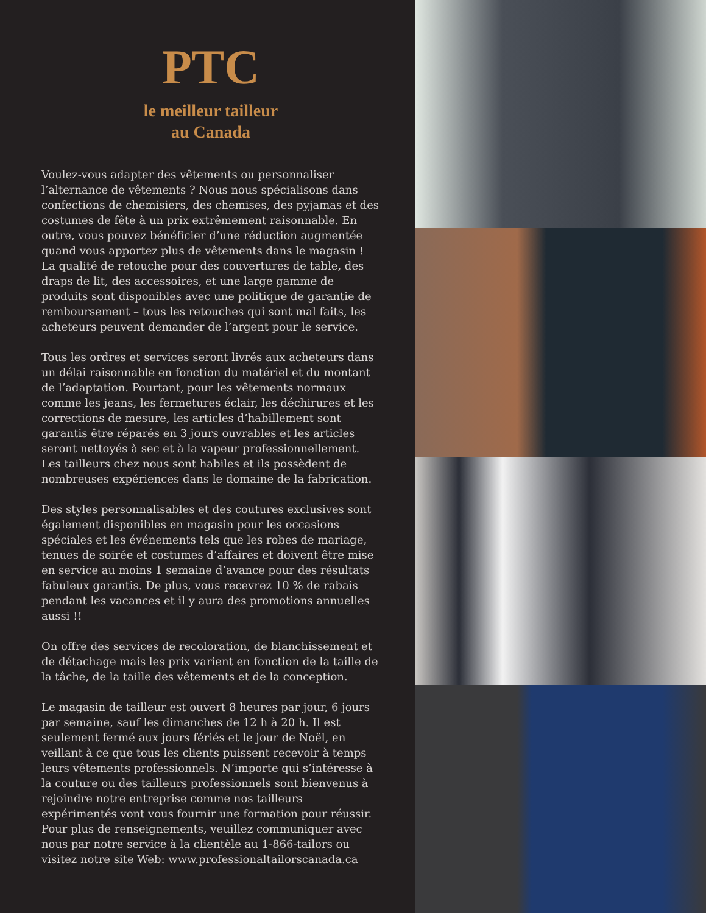PTC
le meilleur tailleur
au Canada
Voulez-vous adapter des vêtements ou personnaliser l’alternance de vêtements ? Nous nous spécialisons dans confections de chemisiers, des chemises, des pyjamas et des costumes de fête à un prix extrêmement raisonnable. En outre, vous pouvez bénéficier d’une réduction augmentée quand vous apportez plus de vêtements dans le magasin ! La qualité de retouche pour des couvertures de table, des draps de lit, des accessoires, et une large gamme de produits sont disponibles avec une politique de garantie de remboursement – tous les retouches qui sont mal faits, les acheteurs peuvent demander de l’argent pour le service.
Tous les ordres et services seront livrés aux acheteurs dans un délai raisonnable en fonction du matériel et du montant de l’adaptation. Pourtant, pour les vêtements normaux comme les jeans, les fermetures éclair, les déchirures et les corrections de mesure, les articles d’habillement sont garantis être réparés en 3 jours ouvrables et les articles seront nettoyés à sec et à la vapeur professionnellement. Les tailleurs chez nous sont habiles et ils possèdent de nombreuses expériences dans le domaine de la fabrication.
Des styles personnalisables et des coutures exclusives sont également disponibles en magasin pour les occasions spéciales et les événements tels que les robes de mariage, tenues de soirée et costumes d’affaires et doivent être mise en service au moins 1 semaine d’avance pour des résultats fabuleux garantis. De plus, vous recevrez 10 % de rabais pendant les vacances et il y aura des promotions annuelles aussi !!
On offre des services de recoloration, de blanchissement et de détachage mais les prix varient en fonction de la taille de la tâche, de la taille des vêtements et de la conception.
Le magasin de tailleur est ouvert 8 heures par jour, 6 jours par semaine, sauf les dimanches de 12 h à 20 h. Il est seulement fermé aux jours fériés et le jour de Noël, en veillant à ce que tous les clients puissent recevoir à temps leurs vêtements professionnels. N’importe qui s’intéresse à la couture ou des tailleurs professionnels sont bienvenus à rejoindre notre entreprise comme nos tailleurs expérimentés vont vous fournir une formation pour réussir. Pour plus de renseignements, veuillez communiquer avec nous par notre service à la clientèle au 1-866-tailors ou visitez notre site Web: www.professionaltailorscanada.ca